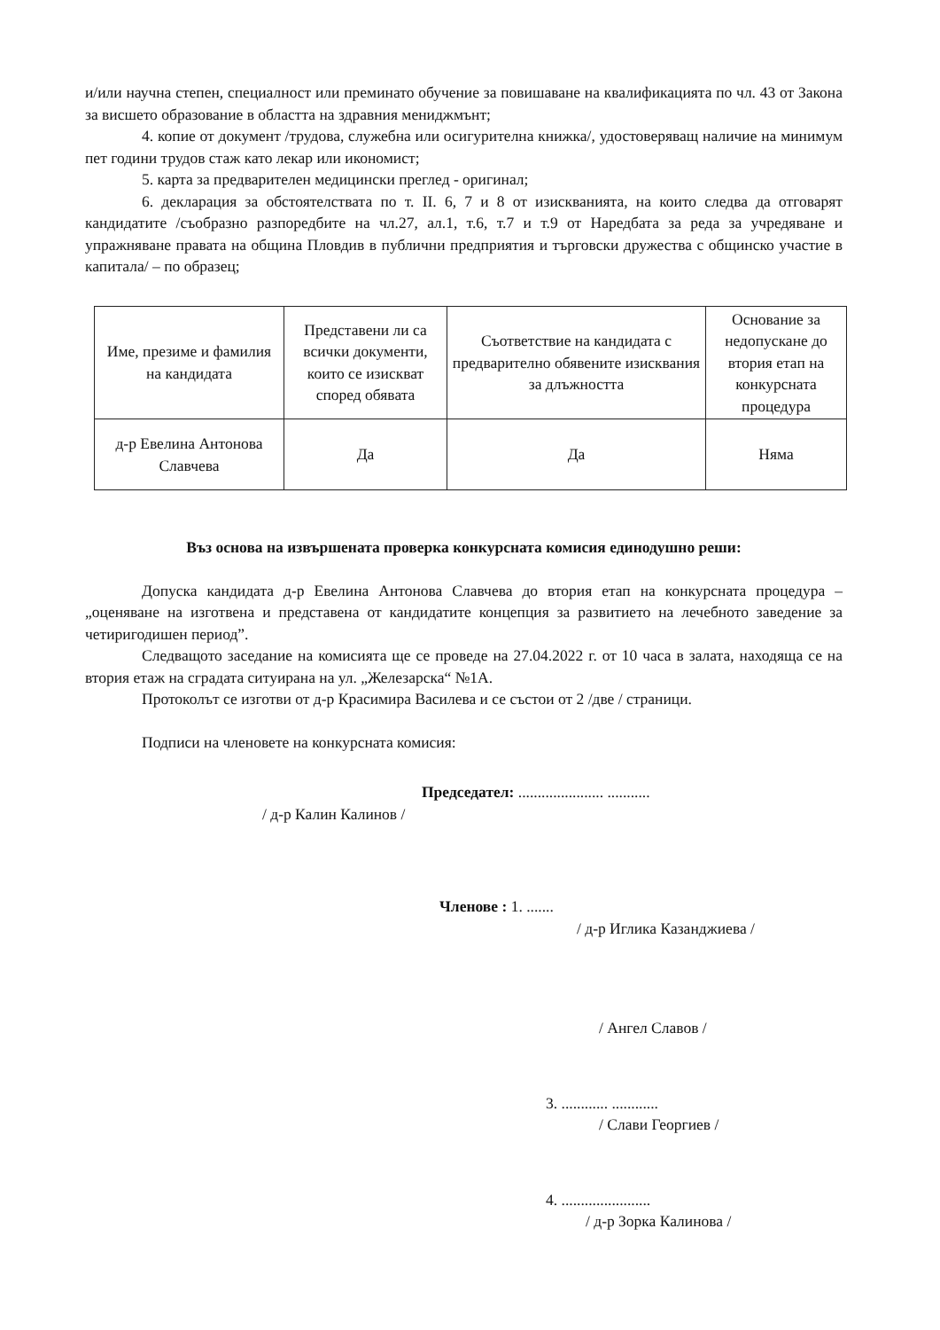и/или научна степен, специалност или преминато обучение за повишаване на квалификацията по чл. 43 от Закона за висшето образование в областта на здравния мениджмънт;
4. копие от документ /трудова, служебна или осигурителна книжка/, удостоверяващ наличие на минимум пет години трудов стаж като лекар или икономист;
5. карта за предварителен медицински преглед - оригинал;
6. декларация за обстоятелствата по т. II. 6, 7 и 8 от изискванията, на които следва да отговарят кандидатите /съобразно разпоредбите на чл.27, ал.1, т.6, т.7 и т.9 от Наредбата за реда за учредяване и упражняване правата на община Пловдив в публични предприятия и търговски дружества с общинско участие в капитала/ – по образец;
| Име, презиме и фамилия на кандидата | Представени ли са всички документи, които се изискват според обявата | Съответствие на кандидата с предварително обявените изисквания за длъжността | Основание за недопускане до втория етап на конкурсната процедура |
| д-р Евелина Антонова Славчева | Да | Да | Няма |
Въз основа на извършената проверка конкурсната комисия единодушно реши:
Допуска кандидата д-р Евелина Антонова Славчева до втория етап на конкурсната процедура – „оценяване на изготвена и представена от кандидатите концепция за развитието на лечебното заведение за четиригодишен период”.
Следващото заседание на комисията ще се проведе на 27.04.2022 г. от 10 часа в залата, находяща се на втория етаж на сградата ситуирана на ул. „Железарска“ №1А.
Протоколът се изготви от д-р Красимира Василева и се състои от 2 /две / страници.
Подписи на членовете на конкурсната комисия:
Председател: ...................... ...........
/ д-р Калин Калинов /
Членове : 1. .......
/ д-р Иглика Казанджиева /
/ Ангел Славов /
3. ............ ............
/ Слави Георгиев /
4. .......................
/ д-р Зорка Калинова /